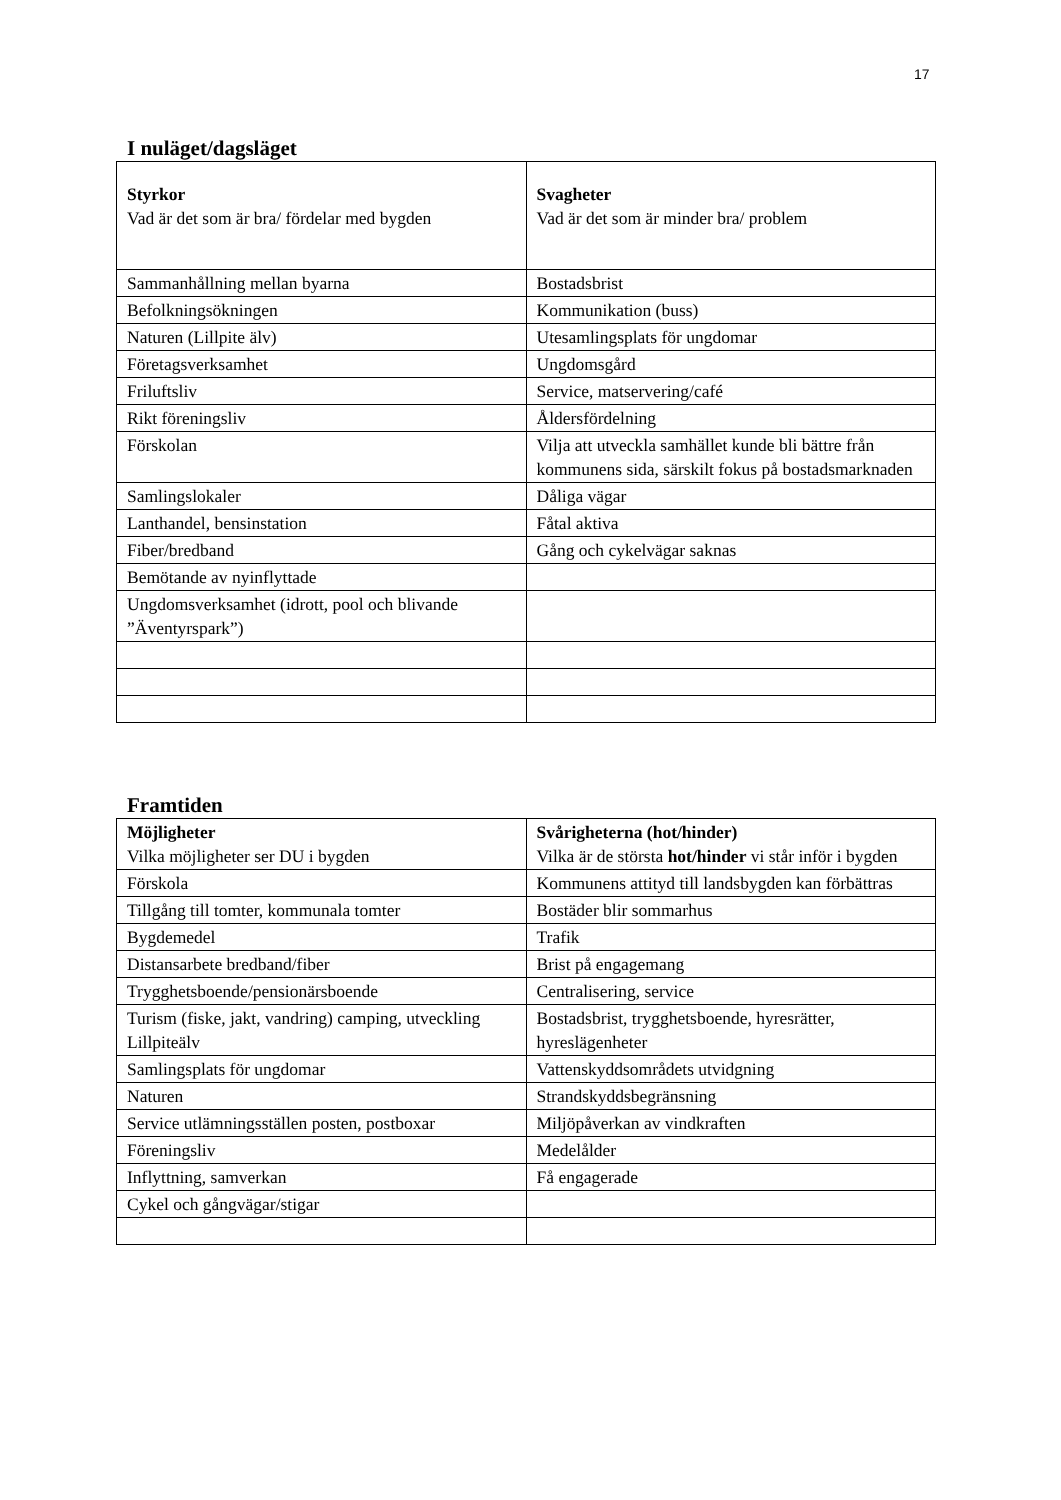17
I nuläget/dagsläget
| Styrkor Vad är det som är bra/ fördelar med bygden | Svagheter Vad är det som är minder bra/ problem |
| Sammanhållning mellan byarna | Bostadsbrist |
| Befolkningsökningen | Kommunikation (buss) |
| Naturen (Lillpite älv) | Utesamlingsplats för ungdomar |
| Företagsverksamhet | Ungdomsgård |
| Friluftsliv | Service, matservering/café |
| Rikt föreningsliv | Åldersfördelning |
| Förskolan | Vilja att utveckla samhället kunde bli bättre från kommunens sida, särskilt fokus på bostadsmarknaden |
| Samlingslokaler | Dåliga vägar |
| Lanthandel, bensinstation | Fåtal aktiva |
| Fiber/bredband | Gång och cykelvägar saknas |
| Bemötande av nyinflyttade | |
| Ungdomsverksamhet (idrott, pool och blivande ”Äventyrspark”) | |
Framtiden
| Möjligheter Vilka möjligheter ser DU i bygden | Svårigheterna (hot/hinder) Vilka är de största hot/hinder vi står inför i bygden |
| Förskola | Kommunens attityd till landsbygden kan förbättras |
| Tillgång till tomter, kommunala tomter | Bostäder blir sommarhus |
| Bygdemedel | Trafik |
| Distansarbete bredband/fiber | Brist på engagemang |
| Trygghetsboende/pensionärsboende | Centralisering, service |
| Turism (fiske, jakt, vandring) camping, utveckling Lillpiteälv | Bostadsbrist, trygghetsboende, hyresrätter, hyreslägenheter |
| Samlingsplats för ungdomar | Vattenskyddsområdets utvidgning |
| Naturen | Strandskyddsbegränsning |
| Service utlämningsställen posten, postboxar | Miljöpåverkan av vindkraften |
| Föreningsliv | Medelålder |
| Inflyttning, samverkan | Få engagerade |
| Cykel och gångvägar/stigar | |